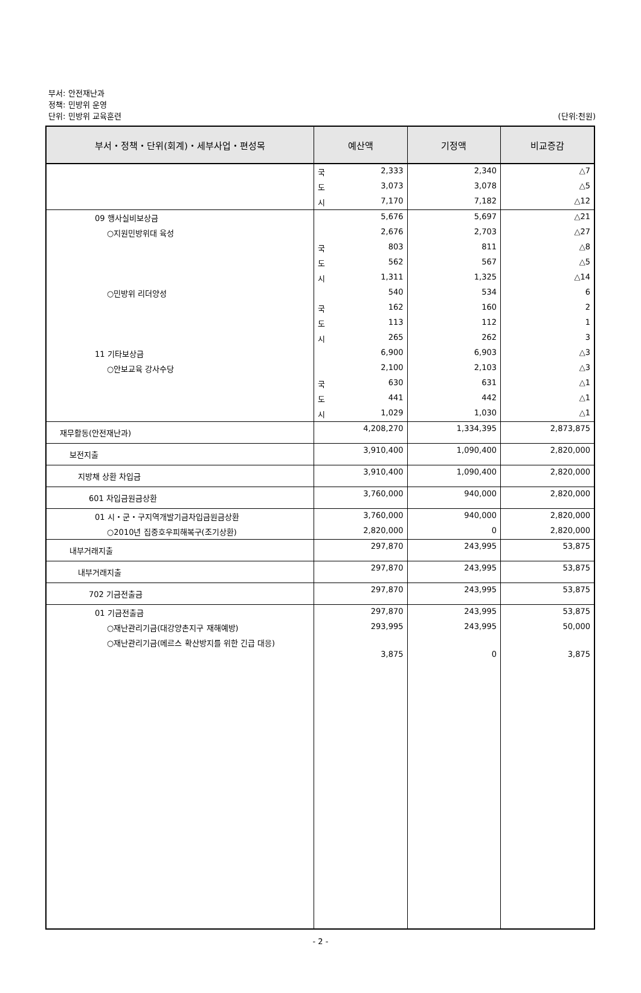부서: 안전재난과
정책: 민방위 운영
단위: 민방위 교육훈련
(단위:천원)
| 부서・정책・단위(회계)・세부사업・편성목 | 예산액 | 기정액 | 비교증감 |
| --- | --- | --- | --- |
| | 국 2,333 | 2,340 | △7 |
| | 도 3,073 | 3,078 | △5 |
| | 시 7,170 | 7,182 | △12 |
| 09 행사실비보상금 | 5,676 | 5,697 | △21 |
| ○지원민방위대 육성 | 2,676 | 2,703 | △27 |
| | 국 803 | 811 | △8 |
| | 도 562 | 567 | △5 |
| | 시 1,311 | 1,325 | △14 |
| ○민방위 리더양성 | 540 | 534 | 6 |
| | 국 162 | 160 | 2 |
| | 도 113 | 112 | 1 |
| | 시 265 | 262 | 3 |
| 11 기타보상금 | 6,900 | 6,903 | △3 |
| ○안보교육 강사수당 | 2,100 | 2,103 | △3 |
| | 국 630 | 631 | △1 |
| | 도 441 | 442 | △1 |
| | 시 1,029 | 1,030 | △1 |
| 재무활동(안전재난과) | 4,208,270 | 1,334,395 | 2,873,875 |
| 보전지출 | 3,910,400 | 1,090,400 | 2,820,000 |
| 지방채 상환 차입금 | 3,910,400 | 1,090,400 | 2,820,000 |
| 601 차입금원금상환 | 3,760,000 | 940,000 | 2,820,000 |
| 01 시・군・구지역개발기금차입금원금상환 | 3,760,000 | 940,000 | 2,820,000 |
| ○2010년 집중호우피해복구(조기상환) | 2,820,000 | 0 | 2,820,000 |
| 내부거래지출 | 297,870 | 243,995 | 53,875 |
| 내부거래지출 | 297,870 | 243,995 | 53,875 |
| 702 기금전출금 | 297,870 | 243,995 | 53,875 |
| 01 기금전출금 | 297,870 | 243,995 | 53,875 |
| ○재난관리기금(대강양촌지구 재해예방) | 293,995 | 243,995 | 50,000 |
| ○재난관리기금(메르스 확산방지를 위한 긴급 대응) | 3,875 | 0 | 3,875 |
- 2 -